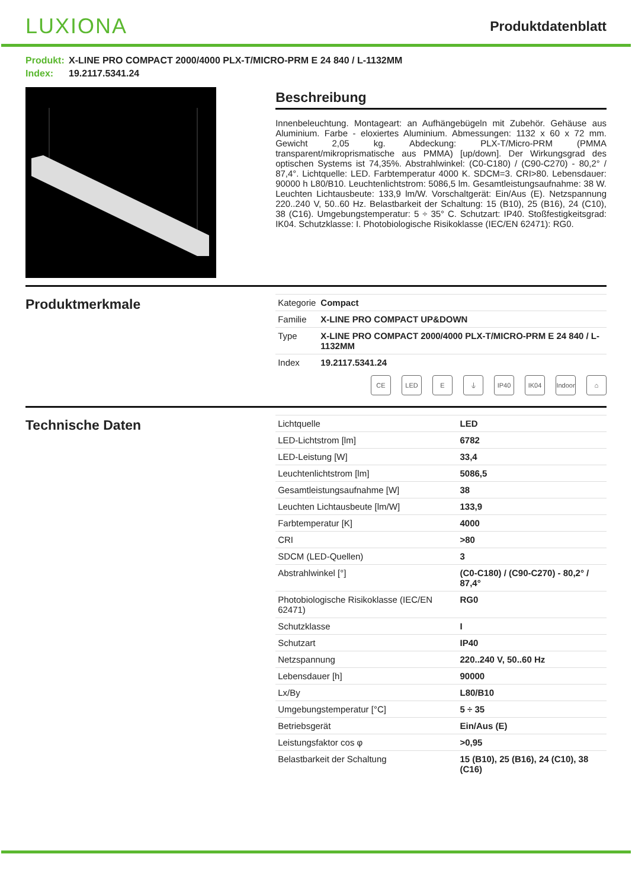LUXIONA
Produktdatenblatt
Produkt: X-LINE PRO COMPACT 2000/4000 PLX-T/MICRO-PRM E 24 840 / L-1132MM
Index: 19.2117.5341.24
Beschreibung
Innenbeleuchtung. Montageart: an Aufhängebügeln mit Zubehör. Gehäuse aus Aluminium. Farbe - eloxiertes Aluminium. Abmessungen: 1132 x 60 x 72 mm. Gewicht 2,05 kg. Abdeckung: PLX-T/Micro-PRM (PMMA transparent/mikroprismatische aus PMMA) [up/down]. Der Wirkungsgrad des optischen Systems ist 74,35%. Abstrahlwinkel: (C0-C180) / (C90-C270) - 80,2° / 87,4°. Lichtquelle: LED. Farbtemperatur 4000 K. SDCM=3. CRI>80. Lebensdauer: 90000 h L80/B10. Leuchtenlichtstrom: 5086,5 lm. Gesamtleistungsaufnahme: 38 W. Leuchten Lichtausbeute: 133,9 lm/W. Vorschaltgerät: Ein/Aus (E). Netzspannung 220..240 V, 50..60 Hz. Belastbarkeit der Schaltung: 15 (B10), 25 (B16), 24 (C10), 38 (C16). Umgebungstemperatur: 5 ÷ 35° C. Schutzart: IP40. Stoßfestigkeitsgrad: IK04. Schutzklasse: I. Photobiologische Risikoklasse (IEC/EN 62471): RG0.
Produktmerkmale
| Kategorie | Compact |
| Familie | X-LINE PRO COMPACT UP&DOWN |
| Type | X-LINE PRO COMPACT 2000/4000 PLX-T/MICRO-PRM E 24 840 / L-1132MM |
| Index | 19.2117.5341.24 |
CE LED E ⏚ IP40 IK04 Indoor ⌂
Technische Daten
| Lichtquelle | LED |
| LED-Lichtstrom [lm] | 6782 |
| LED-Leistung [W] | 33,4 |
| Leuchtenlichtstrom [lm] | 5086,5 |
| Gesamtleistungsaufnahme [W] | 38 |
| Leuchten Lichtausbeute [lm/W] | 133,9 |
| Farbtemperatur [K] | 4000 |
| CRI | >80 |
| SDCM (LED-Quellen) | 3 |
| Abstrahlwinkel [°] | (C0-C180) / (C90-C270) - 80,2° / 87,4° |
| Photobiologische Risikoklasse (IEC/EN 62471) | RG0 |
| Schutzklasse | I |
| Schutzart | IP40 |
| Netzspannung | 220..240 V, 50..60 Hz |
| Lebensdauer [h] | 90000 |
| Lx/By | L80/B10 |
| Umgebungstemperatur [°C] | 5 ÷ 35 |
| Betriebsgerät | Ein/Aus (E) |
| Leistungsfaktor cos φ | >0,95 |
| Belastbarkeit der Schaltung | 15 (B10), 25 (B16), 24 (C10), 38 (C16) |